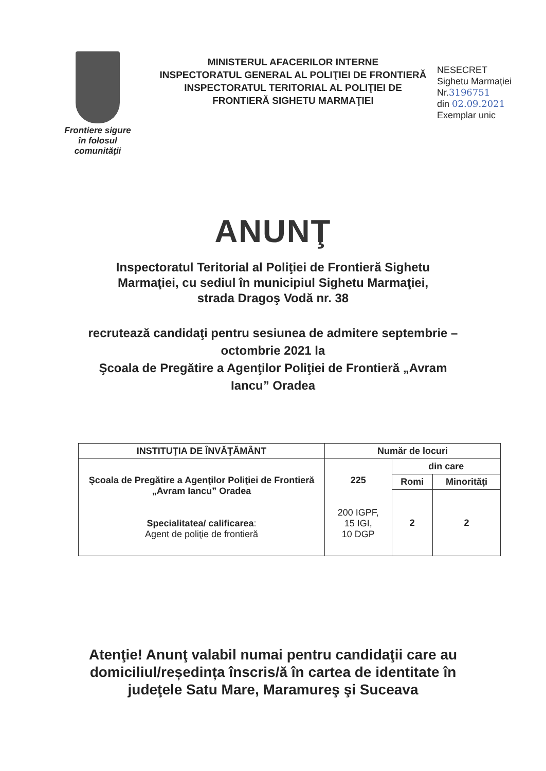Frontiere sigure
în folosul
comunităţii
MINISTERUL AFACERILOR INTERNE
INSPECTORATUL GENERAL AL POLIŢIEI DE FRONTIERĂ
INSPECTORATUL TERITORIAL AL POLIŢIEI DE
FRONTIERĂ SIGHETU MARMAŢIEI
NESECRET
Sighetu Marmaţiei
Nr.3196751
din 02.09.2021
Exemplar unic
ANUNŢ
Inspectoratul Teritorial al Poliţiei de Frontieră Sighetu Marmaţiei, cu sediul în municipiul Sighetu Marmaţiei, strada Dragoş Vodă nr. 38
recrutează candidaţi pentru sesiunea de admitere septembrie – octombrie 2021 la
Şcoala de Pregătire a Agenţilor Poliţiei de Frontieră „Avram Iancu” Oradea
| INSTITUŢIA DE ÎNVĂŢĂMÂNT | Număr de locuri | | |
| --- | --- | --- | --- |
| Şcoala de Pregătire a Agenţilor Poliţiei de Frontieră „Avram Iancu” Oradea Specialitatea/ calificarea : Agent de poliţie de frontieră | 225 200 IGPF, 15 IGI, 10 DGP | din care | |
| | | Romi | Minorităţi |
| | | 2 | 2 |
Atenţie! Anunţ valabil numai pentru candidaţii care au domiciliul/reședința înscris/ă în cartea de identitate în judeţele Satu Mare, Maramureş şi Suceava